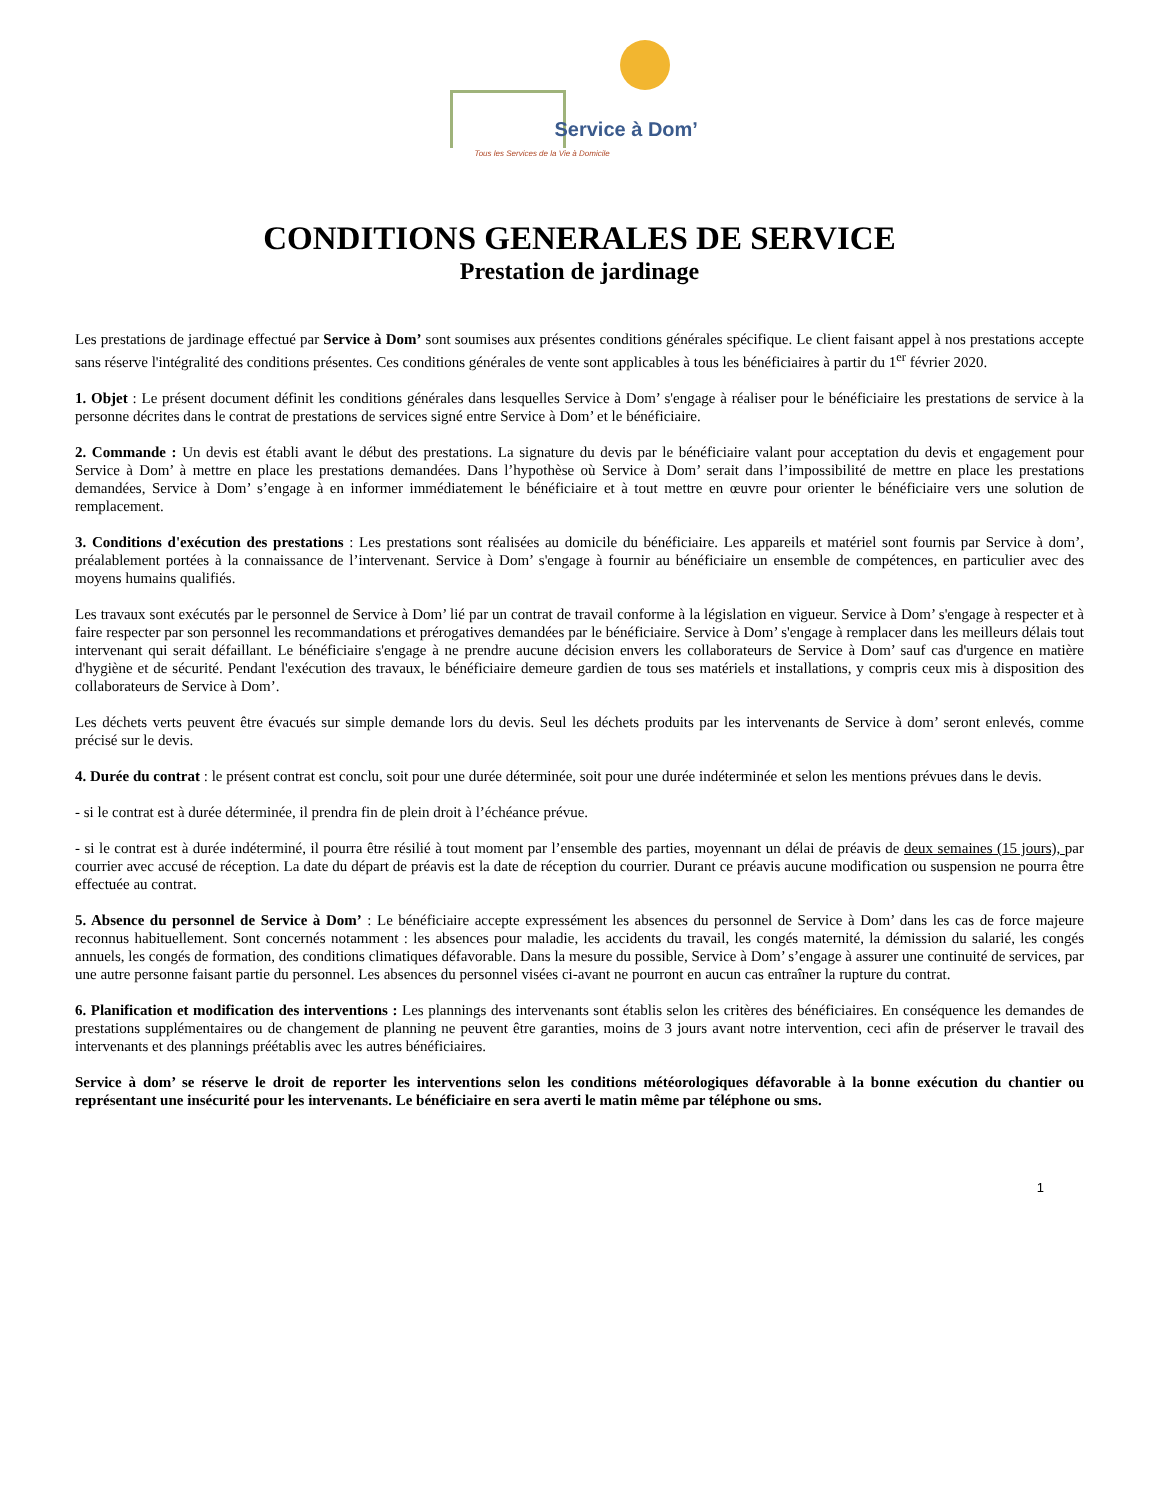Service à Dom’
Tous les Services de la Vie à Domicile
CONDITIONS GENERALES DE SERVICE
Prestation de jardinage
Les prestations de jardinage effectué par Service à Dom’ sont soumises aux présentes conditions générales spécifique. Le client faisant appel à nos prestations accepte sans réserve l'intégralité des conditions présentes. Ces conditions générales de vente sont applicables à tous les bénéficiaires à partir du 1<sup>er</sup> février 2020.
1. Objet : Le présent document définit les conditions générales dans lesquelles Service à Dom’ s'engage à réaliser pour le bénéficiaire les prestations de service à la personne décrites dans le contrat de prestations de services signé entre Service à Dom’ et le bénéficiaire.
2. Commande : Un devis est établi avant le début des prestations. La signature du devis par le bénéficiaire valant pour acceptation du devis et engagement pour Service à Dom’ à mettre en place les prestations demandées. Dans l’hypothèse où Service à Dom’ serait dans l’impossibilité de mettre en place les prestations demandées, Service à Dom’ s’engage à en informer immédiatement le bénéficiaire et à tout mettre en œuvre pour orienter le bénéficiaire vers une solution de remplacement.
3. Conditions d'exécution des prestations : Les prestations sont réalisées au domicile du bénéficiaire. Les appareils et matériel sont fournis par Service à dom’, préalablement portées à la connaissance de l’intervenant. Service à Dom’ s'engage à fournir au bénéficiaire un ensemble de compétences, en particulier avec des moyens humains qualifiés.
Les travaux sont exécutés par le personnel de Service à Dom’ lié par un contrat de travail conforme à la législation en vigueur. Service à Dom’ s'engage à respecter et à faire respecter par son personnel les recommandations et prérogatives demandées par le bénéficiaire. Service à Dom’ s'engage à remplacer dans les meilleurs délais tout intervenant qui serait défaillant. Le bénéficiaire s'engage à ne prendre aucune décision envers les collaborateurs de Service à Dom’ sauf cas d'urgence en matière d'hygiène et de sécurité. Pendant l'exécution des travaux, le bénéficiaire demeure gardien de tous ses matériels et installations, y compris ceux mis à disposition des collaborateurs de Service à Dom’.
Les déchets verts peuvent être évacués sur simple demande lors du devis. Seul les déchets produits par les intervenants de Service à dom’ seront enlevés, comme précisé sur le devis.
4. Durée du contrat : le présent contrat est conclu, soit pour une durée déterminée, soit pour une durée indéterminée et selon les mentions prévues dans le devis.
- si le contrat est à durée déterminée, il prendra fin de plein droit à l’échéance prévue.
- si le contrat est à durée indéterminé, il pourra être résilié à tout moment par l’ensemble des parties, moyennant un délai de préavis de deux semaines (15 jours), par courrier avec accusé de réception. La date du départ de préavis est la date de réception du courrier. Durant ce préavis aucune modification ou suspension ne pourra être effectuée au contrat.
5. Absence du personnel de Service à Dom’ : Le bénéficiaire accepte expressément les absences du personnel de Service à Dom’ dans les cas de force majeure reconnus habituellement. Sont concernés notamment : les absences pour maladie, les accidents du travail, les congés maternité, la démission du salarié, les congés annuels, les congés de formation, des conditions climatiques défavorable. Dans la mesure du possible, Service à Dom’ s’engage à assurer une continuité de services, par une autre personne faisant partie du personnel. Les absences du personnel visées ci-avant ne pourront en aucun cas entraîner la rupture du contrat.
6. Planification et modification des interventions : Les plannings des intervenants sont établis selon les critères des bénéficiaires. En conséquence les demandes de prestations supplémentaires ou de changement de planning ne peuvent être garanties, moins de 3 jours avant notre intervention, ceci afin de préserver le travail des intervenants et des plannings préétablis avec les autres bénéficiaires.
Service à dom’ se réserve le droit de reporter les interventions selon les conditions météorologiques défavorable à la bonne exécution du chantier ou représentant une insécurité pour les intervenants. Le bénéficiaire en sera averti le matin même par téléphone ou sms.
1